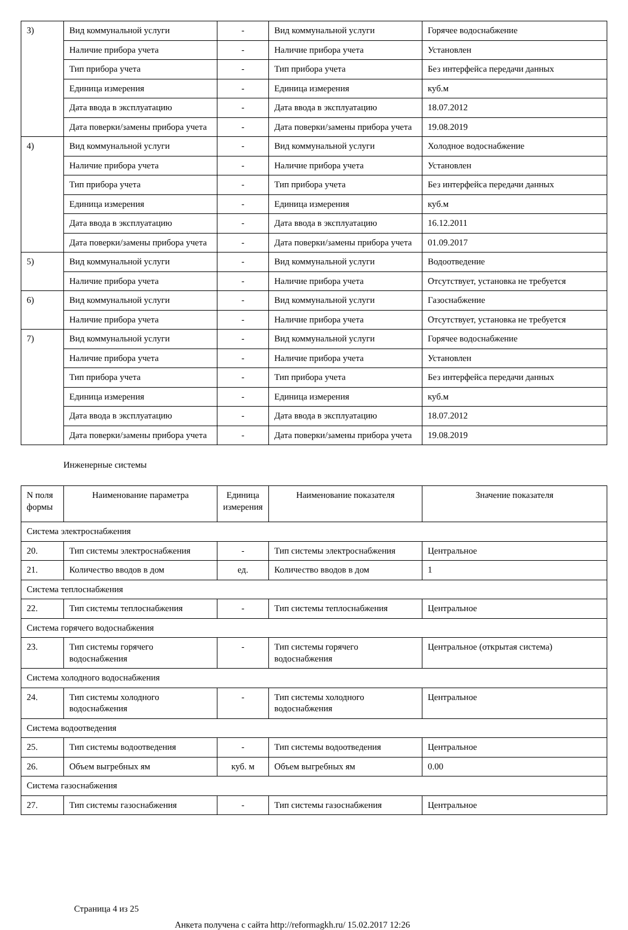| 3) | Вид коммунальной услуги | - | Вид коммунальной услуги | Горячее водоснабжение |
| | Наличие прибора учета | - | Наличие прибора учета | Установлен |
| | Тип прибора учета | - | Тип прибора учета | Без интерфейса передачи данных |
| | Единица измерения | - | Единица измерения | куб.м |
| | Дата ввода в эксплуатацию | - | Дата ввода в эксплуатацию | 18.07.2012 |
| | Дата поверки/замены прибора учета | - | Дата поверки/замены прибора учета | 19.08.2019 |
| 4) | Вид коммунальной услуги | - | Вид коммунальной услуги | Холодное водоснабжение |
| | Наличие прибора учета | - | Наличие прибора учета | Установлен |
| | Тип прибора учета | - | Тип прибора учета | Без интерфейса передачи данных |
| | Единица измерения | - | Единица измерения | куб.м |
| | Дата ввода в эксплуатацию | - | Дата ввода в эксплуатацию | 16.12.2011 |
| | Дата поверки/замены прибора учета | - | Дата поверки/замены прибора учета | 01.09.2017 |
| 5) | Вид коммунальной услуги | - | Вид коммунальной услуги | Водоотведение |
| | Наличие прибора учета | - | Наличие прибора учета | Отсутствует, установка не требуется |
| 6) | Вид коммунальной услуги | - | Вид коммунальной услуги | Газоснабжение |
| | Наличие прибора учета | - | Наличие прибора учета | Отсутствует, установка не требуется |
| 7) | Вид коммунальной услуги | - | Вид коммунальной услуги | Горячее водоснабжение |
| | Наличие прибора учета | - | Наличие прибора учета | Установлен |
| | Тип прибора учета | - | Тип прибора учета | Без интерфейса передачи данных |
| | Единица измерения | - | Единица измерения | куб.м |
| | Дата ввода в эксплуатацию | - | Дата ввода в эксплуатацию | 18.07.2012 |
| | Дата поверки/замены прибора учета | - | Дата поверки/замены прибора учета | 19.08.2019 |
Инженерные системы
| N поля формы | Наименование параметра | Единица измерения | Наименование показателя | Значение показателя |
| --- | --- | --- | --- | --- |
| Система электроснабжения | | | | |
| 20. | Тип системы электроснабжения | - | Тип системы электроснабжения | Центральное |
| 21. | Количество вводов в дом | ед. | Количество вводов в дом | 1 |
| Система теплоснабжения | | | | |
| 22. | Тип системы теплоснабжения | - | Тип системы теплоснабжения | Центральное |
| Система горячего водоснабжения | | | | |
| 23. | Тип системы горячего водоснабжения | - | Тип системы горячего водоснабжения | Центральное (открытая система) |
| Система холодного водоснабжения | | | | |
| 24. | Тип системы холодного водоснабжения | - | Тип системы холодного водоснабжения | Центральное |
| Система водоотведения | | | | |
| 25. | Тип системы водоотведения | - | Тип системы водоотведения | Центральное |
| 26. | Объем выгребных ям | куб. м | Объем выгребных ям | 0.00 |
| Система газоснабжения | | | | |
| 27. | Тип системы газоснабжения | - | Тип системы газоснабжения | Центральное |
Страница 4 из 25
Анкета получена с сайта http://reformagkh.ru/ 15.02.2017 12:26